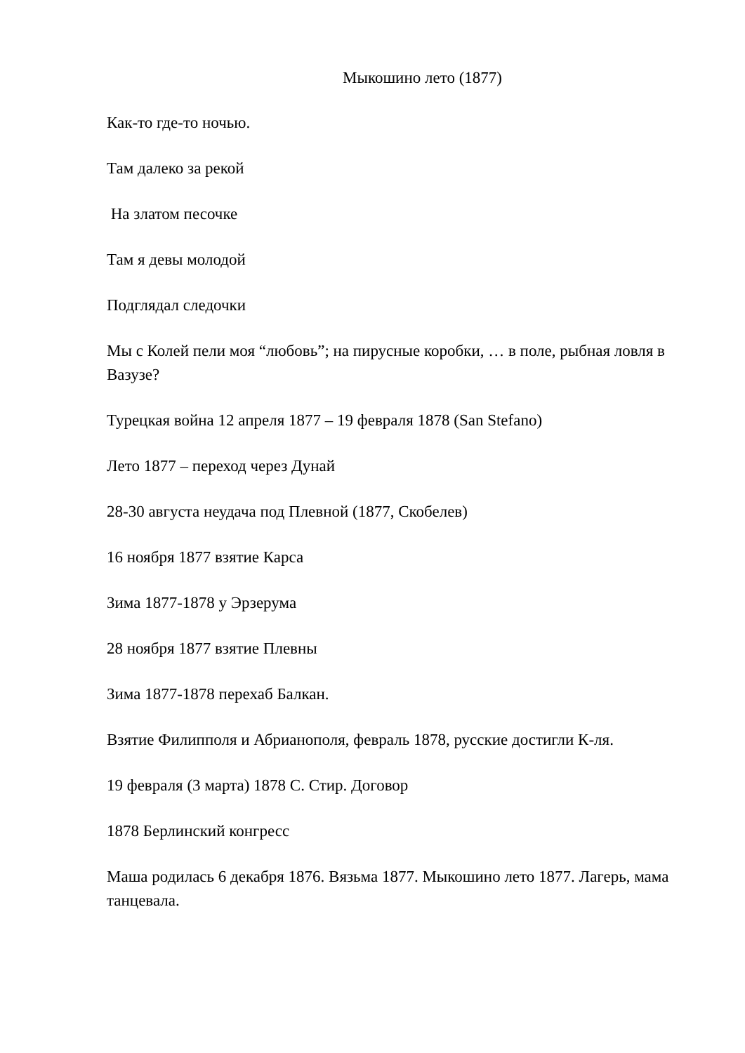Мыкошино лето (1877)
Как-то где-то ночью.
Там далеко за рекой
На златом песочке
Там я девы молодой
Подглядал следочки
Мы с Колей пели моя “любовь”; на пирусные коробки, … в поле, рыбная ловля в Вазузе?
Турецкая война 12 апреля 1877 – 19 февраля 1878 (San Stefano)
Лето 1877 – переход через Дунай
28-30 августа неудача под Плевной (1877, Скобелев)
16 ноября 1877 взятие Карса
Зима 1877-1878 у Эрзерума
28 ноября 1877 взятие Плевны
Зима 1877-1878 перехаб Балкан.
Взятие Филипполя и Абрианополя, февраль 1878, русские достигли К-ля.
19 февраля (3 марта) 1878 С. Стир. Договор
1878 Берлинский конгресс
Маша родилась 6 декабря 1876. Вязьма 1877. Мыкошино лето 1877. Лагерь, мама танцевала.